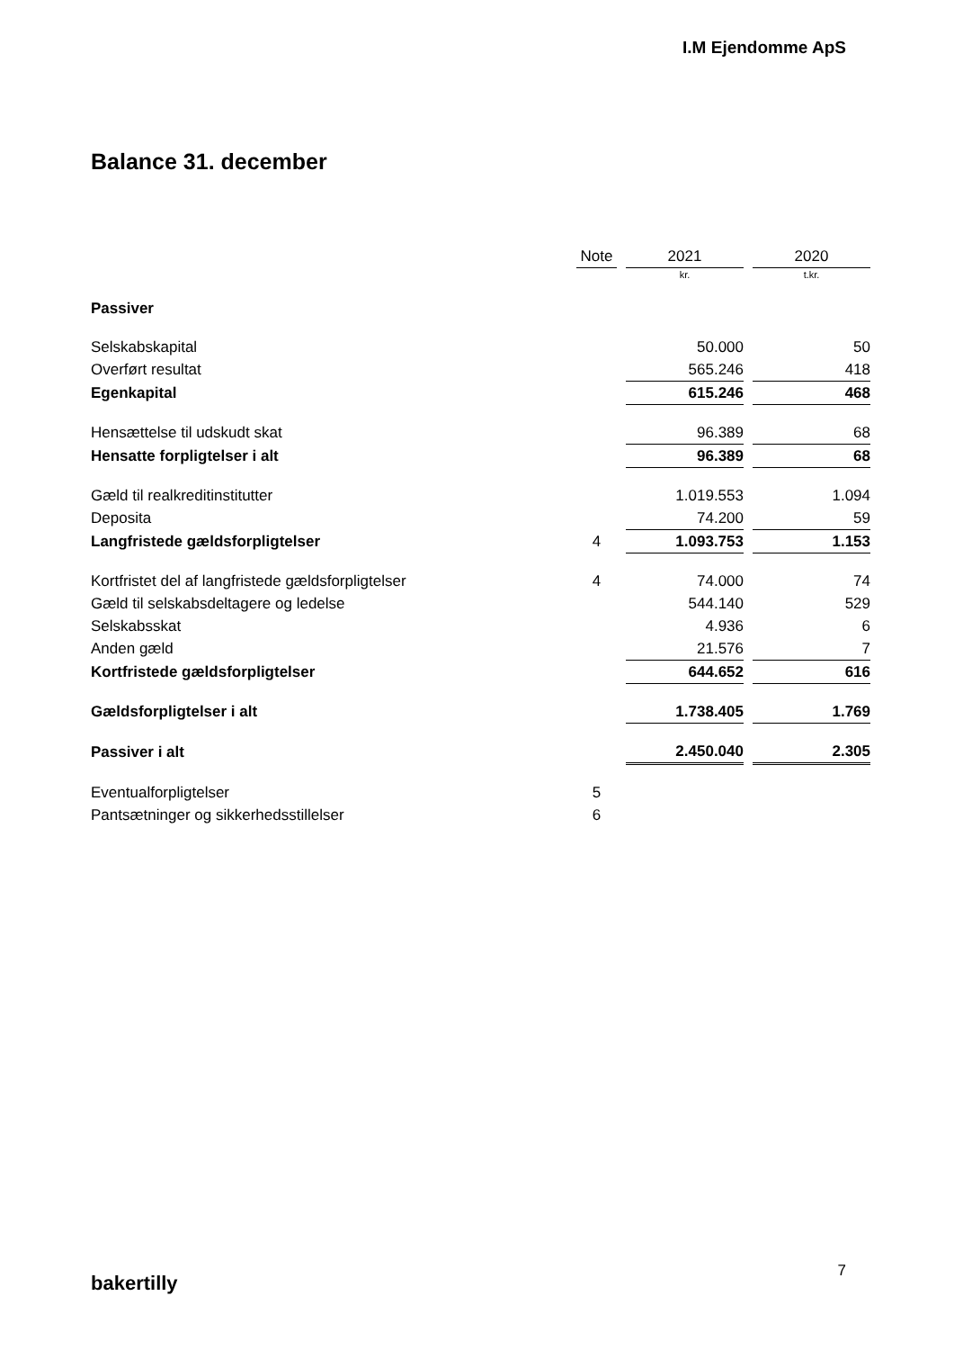I.M Ejendomme ApS
Balance 31. december
| | Note | | 2021 | | 2020 |
| --- | --- | --- | --- | --- | --- |
| | | | kr. | | t.kr. |
| Passiver | | | | | |
| Selskabskapital | | | 50.000 | | 50 |
| Overført resultat | | | 565.246 | | 418 |
| Egenkapital | | | 615.246 | | 468 |
| Hensættelse til udskudt skat | | | 96.389 | | 68 |
| Hensatte forpligtelser i alt | | | 96.389 | | 68 |
| Gæld til realkreditinstitutter | | | 1.019.553 | | 1.094 |
| Deposita | | | 74.200 | | 59 |
| Langfristede gældsforpligtelser | 4 | | 1.093.753 | | 1.153 |
| Kortfristet del af langfristede gældsforpligtelser | 4 | | 74.000 | | 74 |
| Gæld til selskabsdeltagere og ledelse | | | 544.140 | | 529 |
| Selskabsskat | | | 4.936 | | 6 |
| Anden gæld | | | 21.576 | | 7 |
| Kortfristede gældsforpligtelser | | | 644.652 | | 616 |
| Gældsforpligtelser i alt | | | 1.738.405 | | 1.769 |
| Passiver i alt | | | 2.450.040 | | 2.305 |
| Eventualforpligtelser | 5 | | | | |
| Pantsætninger og sikkerhedsstillelser | 6 | | | | |
bakertilly
7